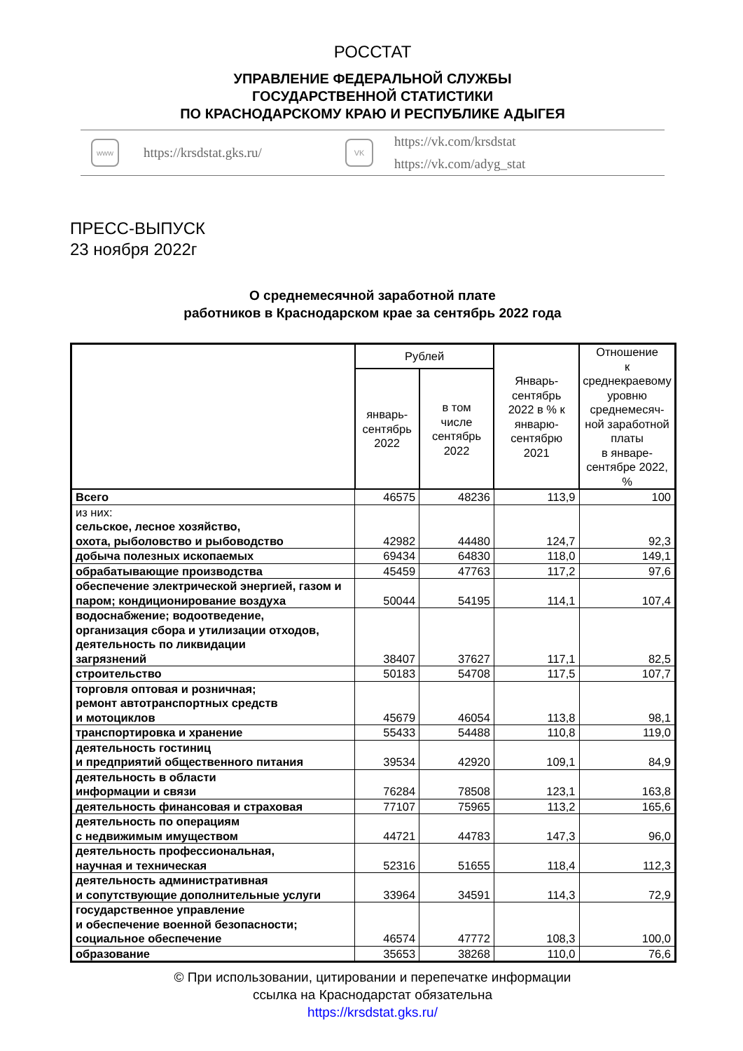РОССТАТ
УПРАВЛЕНИЕ ФЕДЕРАЛЬНОЙ СЛУЖБЫ
ГОСУДАРСТВЕННОЙ СТАТИСТИКИ
ПО КРАСНОДАРСКОМУ КРАЮ И РЕСПУБЛИКЕ АДЫГЕЯ
www
https://krsdstat.gks.ru/
VK
https://vk.com/krsdstat
https://vk.com/adyg_stat
ПРЕСС-ВЫПУСК
23 ноября 2022г
О среднемесячной заработной плате
работников в Краснодарском крае за сентябрь 2022 года
| | Рублей | | Январь- сентябрь 2022 в % к январю- сентябрю 2021 | Отношение к среднекраевому уровню среднемесяч- ной заработной платы в январе- сентябре 2022, % |
| --- | --- | --- | --- | --- |
| | январь- сентябрь 2022 | в том числе сентябрь 2022 | | |
| Всего | 46575 | 48236 | 113,9 | 100 |
| из них: сельское, лесное хозяйство, охота, рыболовство и рыбоводство | 42982 | 44480 | 124,7 | 92,3 |
| добыча полезных ископаемых | 69434 | 64830 | 118,0 | 149,1 |
| обрабатывающие производства | 45459 | 47763 | 117,2 | 97,6 |
| обеспечение электрической энергией, газом и паром; кондиционирование воздуха | 50044 | 54195 | 114,1 | 107,4 |
| водоснабжение; водоотведение, организация сбора и утилизации отходов, деятельность по ликвидации загрязнений | 38407 | 37627 | 117,1 | 82,5 |
| строительство | 50183 | 54708 | 117,5 | 107,7 |
| торговля оптовая и розничная; ремонт автотранспортных средств и мотоциклов | 45679 | 46054 | 113,8 | 98,1 |
| транспортировка и хранение | 55433 | 54488 | 110,8 | 119,0 |
| деятельность гостиниц и предприятий общественного питания | 39534 | 42920 | 109,1 | 84,9 |
| деятельность в области информации и связи | 76284 | 78508 | 123,1 | 163,8 |
| деятельность финансовая и страховая | 77107 | 75965 | 113,2 | 165,6 |
| деятельность по операциям с недвижимым имуществом | 44721 | 44783 | 147,3 | 96,0 |
| деятельность профессиональная, научная и техническая | 52316 | 51655 | 118,4 | 112,3 |
| деятельность административная и сопутствующие дополнительные услуги | 33964 | 34591 | 114,3 | 72,9 |
| государственное управление и обеспечение военной безопасности; социальное обеспечение | 46574 | 47772 | 108,3 | 100,0 |
| образование | 35653 | 38268 | 110,0 | 76,6 |
© При использовании, цитировании и перепечатке информации
ссылка на Краснодарстат обязательна
https://krsdstat.gks.ru/